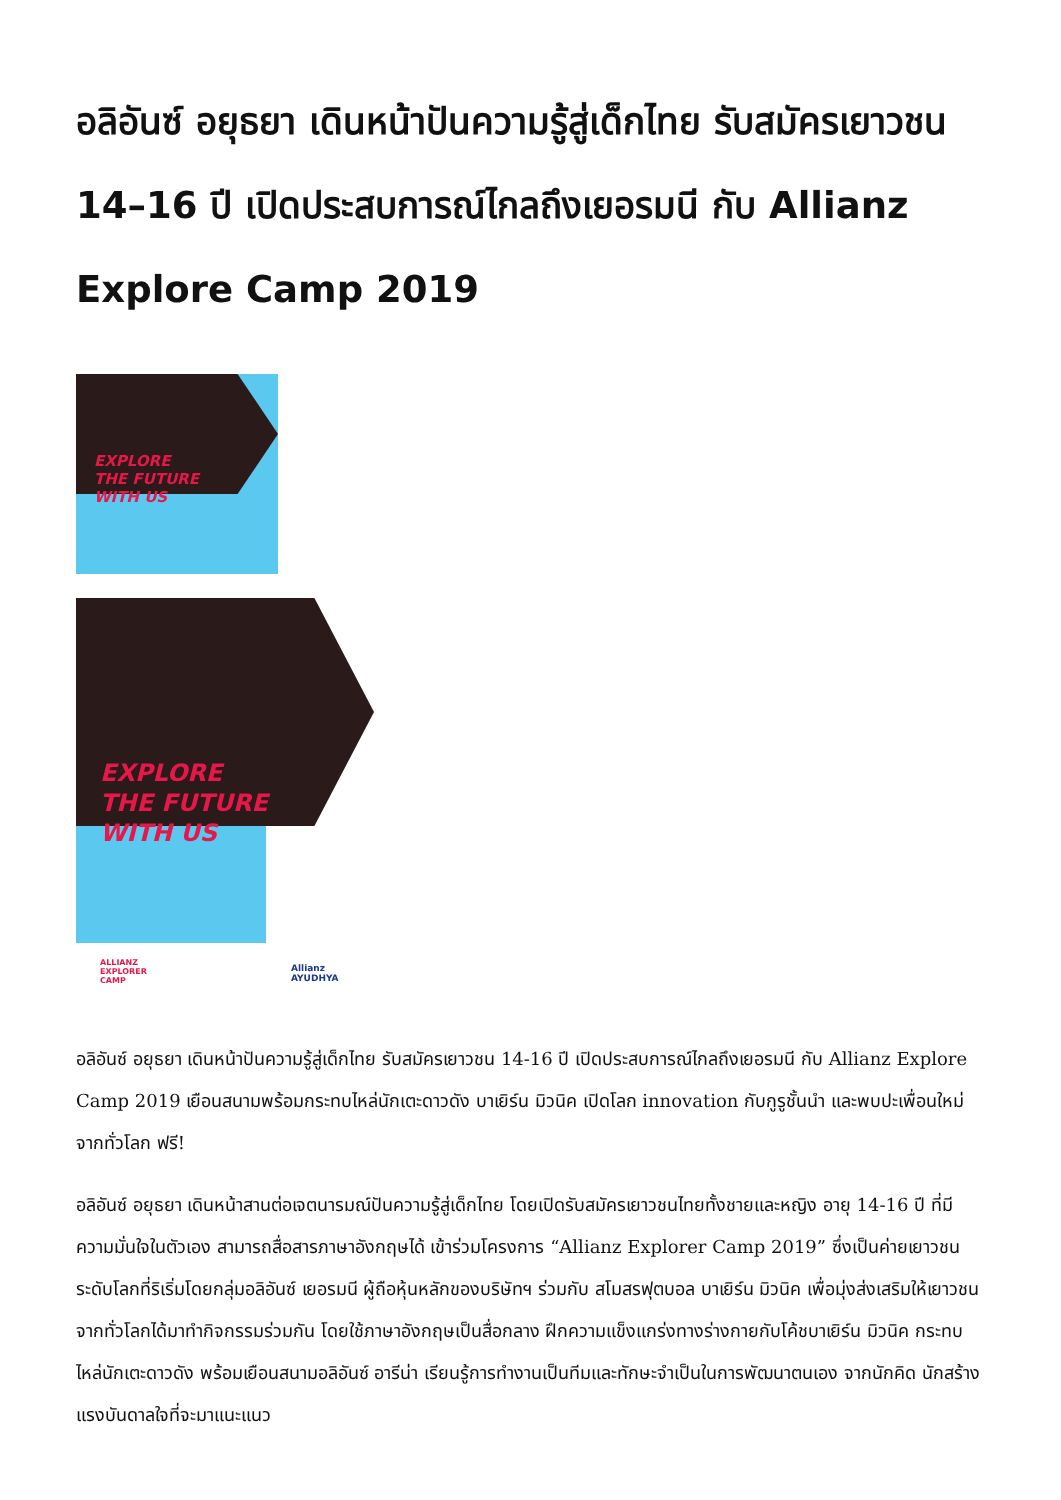อลิอันซ์ อยุธยา เดินหน้าปันความรู้สู่เด็กไทย รับสมัครเยาวชน 14–16 ปี เปิดประสบการณ์ไกลถึงเยอรมนี กับ Allianz Explore Camp 2019
EXPLORE
THE FUTURE
WITH US
EXPLORE
THE FUTURE
WITH US
ALLIANZ
EXPLORER
CAMP
Allianz
AYUDHYA
อลิอันซ์ อยุธยา เดินหน้าปันความรู้สู่เด็กไทย รับสมัครเยาวชน 14-16 ปี เปิดประสบการณ์ไกลถึงเยอรมนี กับ Allianz Explore Camp 2019 เยือนสนามพร้อมกระทบไหล่นักเตะดาวดัง บาเยิร์น มิวนิค เปิดโลก innovation กับกูรูชั้นนำ และพบปะเพื่อนใหม่จากทั่วโลก ฟรี!
อลิอันซ์ อยุธยา เดินหน้าสานต่อเจตนารมณ์ปันความรู้สู่เด็กไทย โดยเปิดรับสมัครเยาวชนไทยทั้งชายและหญิง อายุ 14-16 ปี ที่มีความมั่นใจในตัวเอง สามารถสื่อสารภาษาอังกฤษได้ เข้าร่วมโครงการ “Allianz Explorer Camp 2019” ซึ่งเป็นค่ายเยาวชนระดับโลกที่ริเริ่มโดยกลุ่มอลิอันซ์ เยอรมนี ผู้ถือหุ้นหลักของบริษัทฯ ร่วมกับ สโมสรฟุตบอล บาเยิร์น มิวนิค เพื่อมุ่งส่งเสริมให้เยาวชนจากทั่วโลกได้มาทำกิจกรรมร่วมกัน โดยใช้ภาษาอังกฤษเป็นสื่อกลาง ฝึกความแข็งแกร่งทางร่างกายกับโค้ชบาเยิร์น มิวนิค กระทบไหล่นักเตะดาวดัง พร้อมเยือนสนามอลิอันซ์ อารีน่า เรียนรู้การทำงานเป็นทีมและทักษะจำเป็นในการพัฒนาตนเอง จากนักคิด นักสร้างแรงบันดาลใจที่จะมาแนะแนว